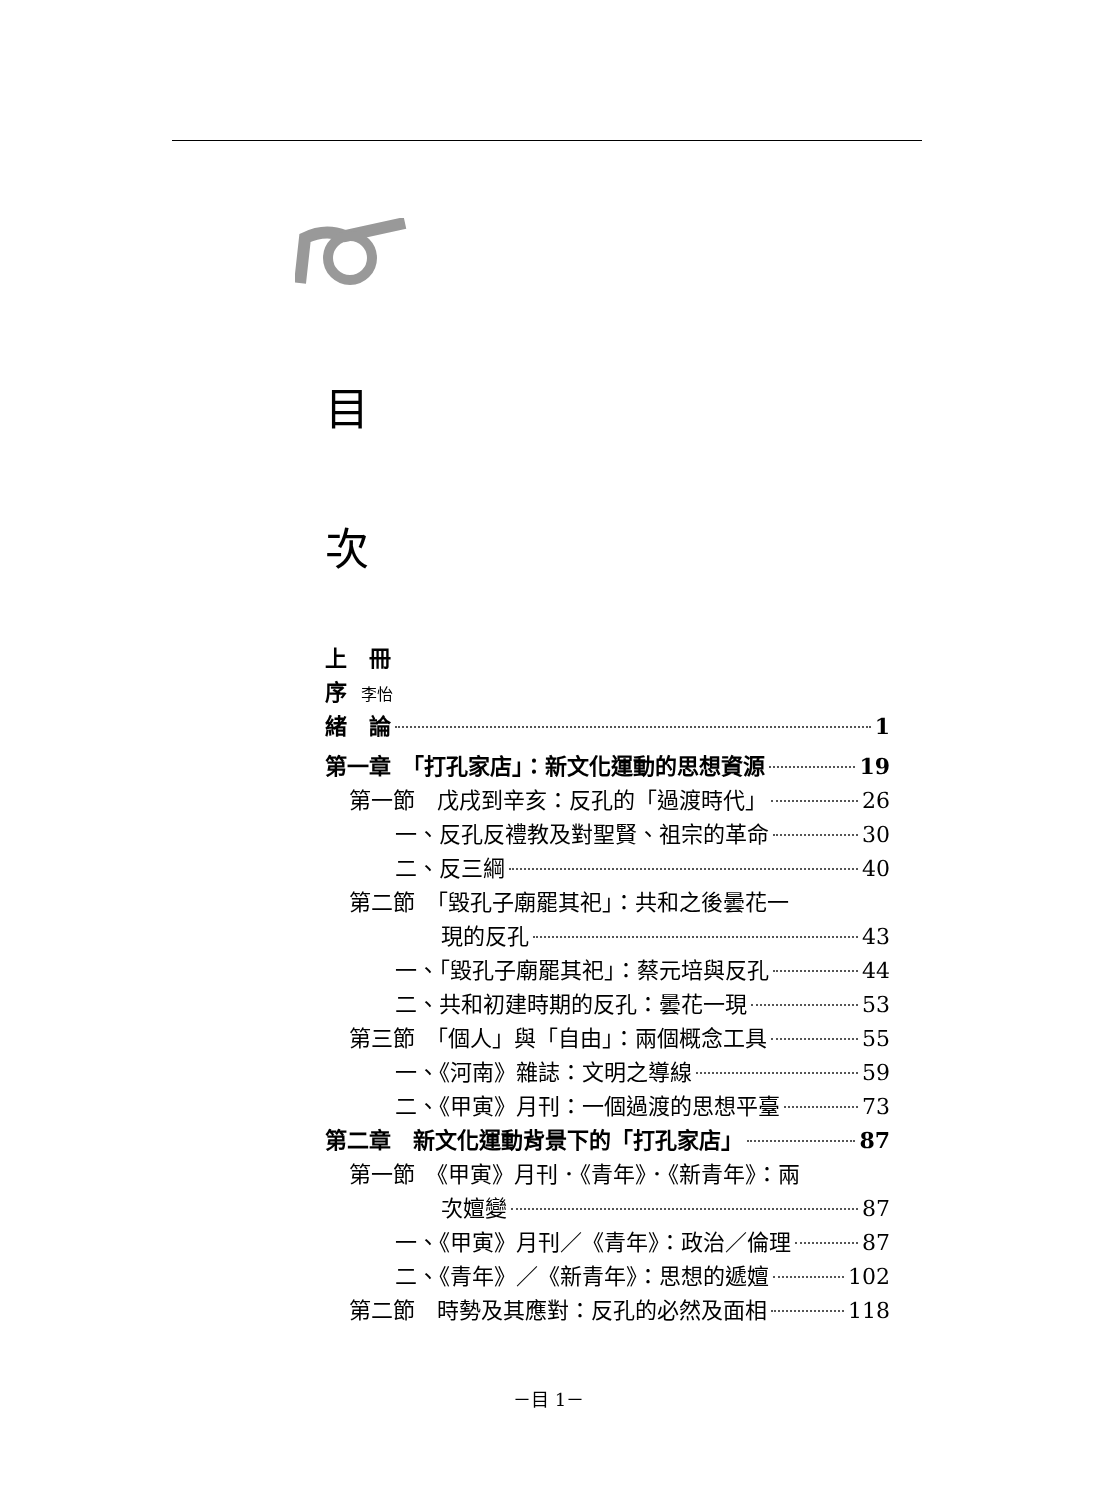目
次
上　冊
序 李怡
緒　論 1
第一章　「打孔家店」：新文化運動的思想資源 19
第一節　戊戌到辛亥：反孔的「過渡時代」 26
一、反孔反禮教及對聖賢、祖宗的革命 30
二、反三綱 40
第二節　「毀孔子廟罷其祀」：共和之後曇花一
現的反孔 43
一、「毀孔子廟罷其祀」：蔡元培與反孔 44
二、共和初建時期的反孔：曇花一現 53
第三節　「個人」與「自由」：兩個概念工具 55
一、《河南》雜誌：文明之導線 59
二、《甲寅》月刊：一個過渡的思想平臺 73
第二章　新文化運動背景下的「打孔家店」 87
第一節　《甲寅》月刊．《青年》．《新青年》：兩
次嬗變 87
一、《甲寅》月刊／《青年》：政治／倫理 87
二、《青年》／《新青年》：思想的遞嬗 102
第二節　時勢及其應對：反孔的必然及面相 118
－目 1－